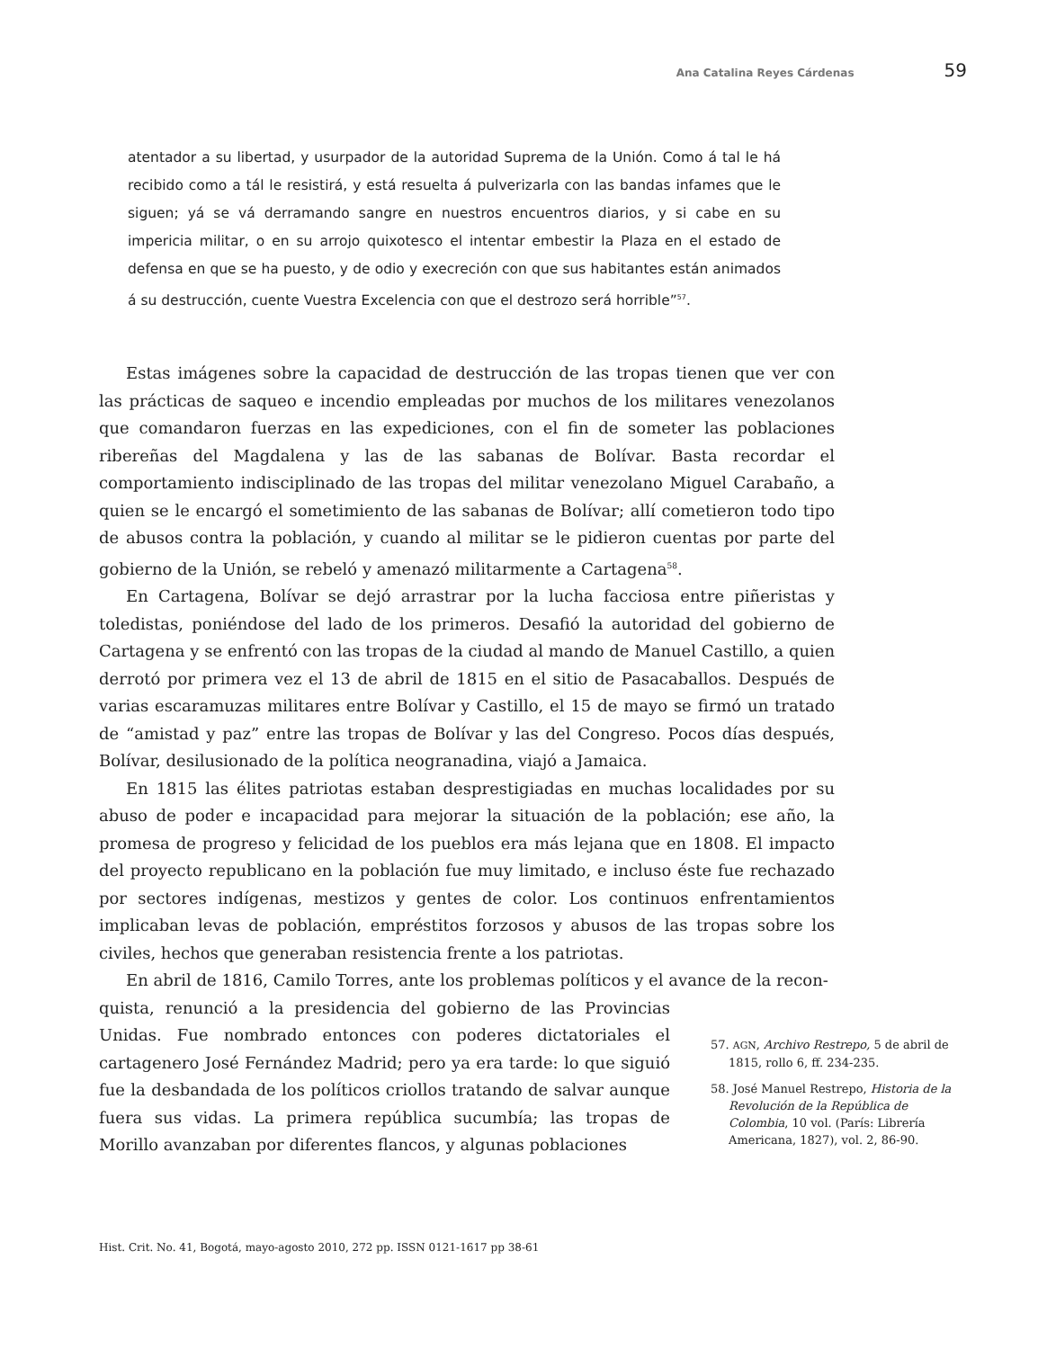Ana Catalina Reyes Cárdenas 59
atentador a su libertad, y usurpador de la autoridad Suprema de la Unión. Como á tal le há recibido como a tál le resistirá, y está resuelta á pulverizarla con las bandas infames que le siguen; yá se vá derramando sangre en nuestros encuentros diarios, y si cabe en su impericia militar, o en su arrojo quixotesco el intentar embestir la Plaza en el estado de defensa en que se ha puesto, y de odio y execreción con que sus habitantes están animados á su destrucción, cuente Vuestra Excelencia con que el destrozo será horrible”<sup>57</sup>.
Estas imágenes sobre la capacidad de destrucción de las tropas tienen que ver con las prácticas de saqueo e incendio empleadas por muchos de los militares venezolanos que comandaron fuerzas en las expediciones, con el fin de someter las poblaciones ribereñas del Magdalena y las de las sabanas de Bolívar. Basta recordar el comportamiento indisciplinado de las tropas del militar venezolano Miguel Carabaño, a quien se le encargó el sometimiento de las sabanas de Bolívar; allí cometieron todo tipo de abusos contra la población, y cuando al militar se le pidieron cuentas por parte del gobierno de la Unión, se rebeló y amenazó militarmente a Cartagena<sup>58</sup>.
En Cartagena, Bolívar se dejó arrastrar por la lucha facciosa entre piñeristas y toledistas, poniéndose del lado de los primeros. Desafió la autoridad del gobierno de Cartagena y se enfrentó con las tropas de la ciudad al mando de Manuel Castillo, a quien derrotó por primera vez el 13 de abril de 1815 en el sitio de Pasacaballos. Después de varias escaramuzas militares entre Bolívar y Castillo, el 15 de mayo se firmó un tratado de “amistad y paz” entre las tropas de Bolívar y las del Congreso. Pocos días después, Bolívar, desilusionado de la política neogranadina, viajó a Jamaica.
En 1815 las élites patriotas estaban desprestigiadas en muchas localidades por su abuso de poder e incapacidad para mejorar la situación de la población; ese año, la promesa de progreso y felicidad de los pueblos era más lejana que en 1808. El impacto del proyecto republicano en la población fue muy limitado, e incluso éste fue rechazado por sectores indígenas, mestizos y gentes de color. Los continuos enfrentamientos implicaban levas de población, empréstitos forzosos y abusos de las tropas sobre los civiles, hechos que generaban resistencia frente a los patriotas.
En abril de 1816, Camilo Torres, ante los problemas políticos y el avance de la recon-
quista, renunció a la presidencia del gobierno de las Provincias Unidas. Fue nombrado entonces con poderes dictatoriales el cartagenero José Fernández Madrid; pero ya era tarde: lo que siguió fue la desbandada de los políticos criollos tratando de salvar aunque fuera sus vidas. La primera república sucumbía; las tropas de Morillo avanzaban por diferentes flancos, y algunas poblaciones
57. AGN, Archivo Restrepo, 5 de abril de 1815, rollo 6, ff. 234-235.
58. José Manuel Restrepo, Historia de la Revolución de la República de Colombia, 10 vol. (París: Librería Americana, 1827), vol. 2, 86-90.
Hist. Crit. No. 41, Bogotá, mayo-agosto 2010, 272 pp. ISSN 0121-1617 pp 38-61